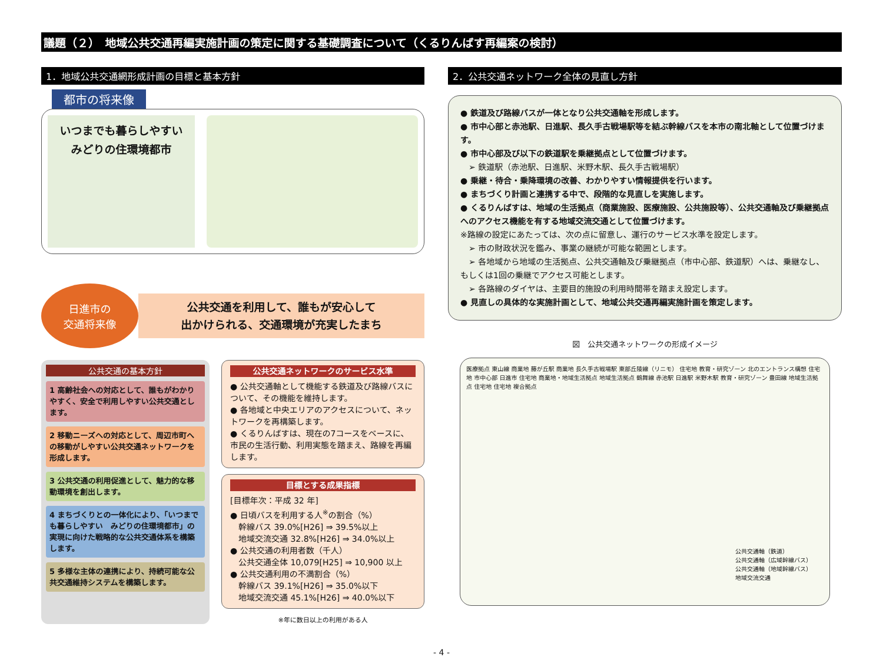議題（２）　地域公共交通再編実施計画の策定に関する基礎調査について（くるりんばす再編案の検討）
1．地域公共交通網形成計画の目標と基本方針
都市の将来像
いつまでも暮らしやすい
みどりの住環境都市
日進市の
交通将来像
公共交通を利用して、誰もが安心して
出かけられる、交通環境が充実したまち
公共交通の基本方針
1 高齢社会への対応として、誰もがわかりやすく、安全で利用しやすい公共交通とします。
2 移動ニーズへの対応として、周辺市町への移動がしやすい公共交通ネットワークを形成します。
3 公共交通の利用促進として、魅力的な移動環境を創出します。
4 まちづくりとの一体化により、「いつまでも暮らしやすい　みどりの住環境都市」の実現に向けた戦略的な公共交通体系を構築します。
5 多様な主体の連携により、持続可能な公共交通維持システムを構築します。
公共交通ネットワークのサービス水準
● 公共交通軸として機能する鉄道及び路線バスについて、その機能を維持します。
● 各地域と中央エリアのアクセスについて、ネットワークを再構築します。
● くるりんばすは、現在の7コースをベースに、市民の生活行動、利用実態を踏まえ、路線を再編します。
目標とする成果指標
[目標年次：平成 32 年]
● 日頃バスを利用する人<sup>※</sup>の割合（%）
　幹線バス 39.0%[H26] ⇒ 39.5%以上
　地域交流交通 32.8%[H26] ⇒ 34.0%以上
● 公共交通の利用者数（千人）
　公共交通全体 10,079[H25] ⇒ 10,900 以上
● 公共交通利用の不満割合（%）
　幹線バス 39.1%[H26] ⇒ 35.0%以下
　地域交流交通 45.1%[H26] ⇒ 40.0%以下
※年に数日以上の利用がある人
2．公共交通ネットワーク全体の見直し方針
● 鉄道及び路線バスが一体となり公共交通軸を形成します。
● 市中心部と赤池駅、日進駅、長久手古戦場駅等を結ぶ幹線バスを本市の南北軸として位置づけます。
● 市中心部及び以下の鉄道駅を乗継拠点として位置づけます。
　➢ 鉄道駅（赤池駅、日進駅、米野木駅、長久手古戦場駅）
● 乗継・待合・乗降環境の改善、わかりやすい情報提供を行います。
● まちづくり計画と連携する中で、段階的な見直しを実施します。
● くるりんばすは、地域の生活拠点（商業施設、医療施設、公共施設等）、公共交通軸及び乗継拠点へのアクセス機能を有する地域交流交通として位置づけます。
※路線の設定にあたっては、次の点に留意し、運行のサービス水準を設定します。
　➢ 市の財政状況を鑑み、事業の継続が可能な範囲とします。
　➢ 各地域から地域の生活拠点、公共交通軸及び乗継拠点（市中心部、鉄道駅）へは、乗継なし、もしくは1回の乗継でアクセス可能とします。
　➢ 各路線のダイヤは、主要目的施設の利用時間帯を踏まえ設定します。
● 見直しの具体的な実施計画として、地域公共交通再編実施計画を策定します。
図　公共交通ネットワークの形成イメージ
医療拠点 東山線 商業地 藤が丘駅 商業地 長久手古戦場駅 東部丘陵線（リニモ） 住宅地 教育・研究ゾーン 北のエントランス構想 住宅地 市中心部 日進市 住宅地 商業地・地域生活拠点 地域生活拠点 鶴舞線 赤池駅 日進駅 米野木駅 教育・研究ゾーン 豊田線 地域生活拠点 住宅地 住宅地 複合拠点
公共交通軸（鉄道）
公共交通軸（広域幹線バス）
公共交通軸（地域幹線バス）
地域交流交通
- 4 -